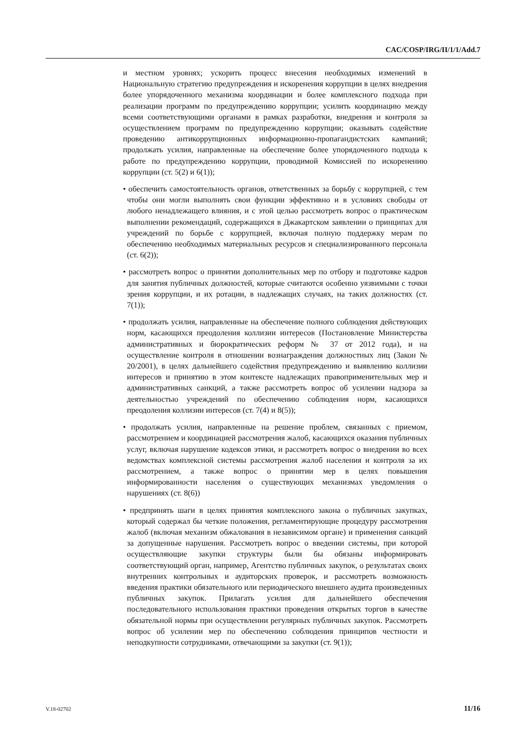CAC/COSP/IRG/II/1/1/Add.7
и местном уровнях; ускорить процесс внесения необходимых изменений в Национальную стратегию предупреждения и искоренения коррупции в целях внедрения более упорядоченного механизма координации и более комплексного подхода при реализации программ по предупреждению коррупции; усилить координацию между всеми соответствующими органами в рамках разработки, внедрения и контроля за осуществлением программ по предупреждению коррупции; оказывать содействие проведению антикоррупционных информационно-пропагандистских кампаний; продолжать усилия, направленные на обеспечение более упорядоченного подхода к работе по предупреждению коррупции, проводимой Комиссией по искоренению коррупции (ст. 5(2) и 6(1));
• обеспечить самостоятельность органов, ответственных за борьбу с коррупцией, с тем чтобы они могли выполнять свои функции эффективно и в условиях свободы от любого ненадлежащего влияния, и с этой целью рассмотреть вопрос о практическом выполнении рекомендаций, содержащихся в Джакартском заявлении о принципах для учреждений по борьбе с коррупцией, включая полную поддержку мерам по обеспечению необходимых материальных ресурсов и специализированного персонала (ст. 6(2));
• рассмотреть вопрос о принятии дополнительных мер по отбору и подготовке кадров для занятия публичных должностей, которые считаются особенно уязвимыми с точки зрения коррупции, и их ротации, в надлежащих случаях, на таких должностях (ст. 7(1));
• продолжать усилия, направленные на обеспечение полного соблюдения действующих норм, касающихся преодоления коллизии интересов (Постановление Министерства административных и бюрократических реформ № 37 от 2012 года), и на осуществление контроля в отношении вознаграждения должностных лиц (Закон № 20/2001), в целях дальнейшего содействия предупреждению и выявлению коллизии интересов и принятию в этом контексте надлежащих правоприменительных мер и административных санкций, а также рассмотреть вопрос об усилении надзора за деятельностью учреждений по обеспечению соблюдения норм, касающихся преодоления коллизии интересов (ст. 7(4) и 8(5));
• продолжать усилия, направленные на решение проблем, связанных с приемом, рассмотрением и координацией рассмотрения жалоб, касающихся оказания публичных услуг, включая нарушение кодексов этики, и рассмотреть вопрос о внедрении во всех ведомствах комплексной системы рассмотрения жалоб населения и контроля за их рассмотрением, а также вопрос о принятии мер в целях повышения информированности населения о существующих механизмах уведомления о нарушениях (ст. 8(6))
• предпринять шаги в целях принятия комплексного закона о публичных закупках, который содержал бы четкие положения, регламентирующие процедуру рассмотрения жалоб (включая механизм обжалования в независимом органе) и применения санкций за допущенные нарушения. Рассмотреть вопрос о введении системы, при которой осуществляющие закупки структуры были бы обязаны информировать соответствующий орган, например, Агентство публичных закупок, о результатах своих внутренних контрольных и аудиторских проверок, и рассмотреть возможность введения практики обязательного или периодического внешнего аудита произведенных публичных закупок. Прилагать усилия для дальнейшего обеспечения последовательного использования практики проведения открытых торгов в качестве обязательной нормы при осуществлении регулярных публичных закупок. Рассмотреть вопрос об усилении мер по обеспечению соблюдения принципов честности и неподкупности сотрудниками, отвечающими за закупки (ст. 9(1));
V.18-02702 11/16